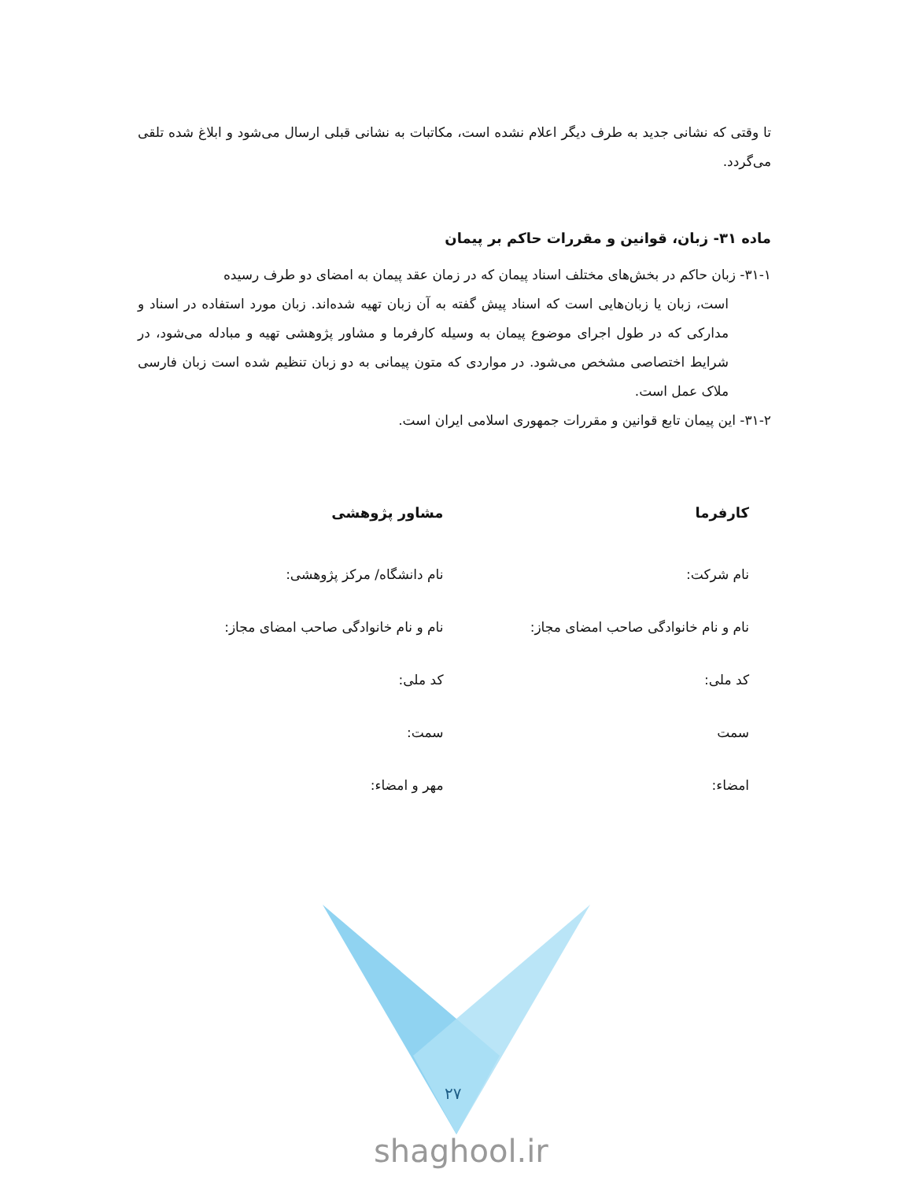تا وقتی که نشانی جدید به طرف دیگر اعلام نشده است، مکاتبات به نشانی قبلی ارسال می‌شود و ابلاغ شده تلقی می‌گردد.
ماده ۳۱- زبان، قوانین و مقررات حاکم بر پیمان
۳۱-۱- زبان حاکم در بخش‌های مختلف اسناد پیمان که در زمان عقد پیمان به امضای دو طرف رسیده
است، زبان یا زبان‌هایی است که اسناد پیش گفته به آن زبان تهیه شده‌اند. زبان مورد استفاده در اسناد و مدارکی که در طول اجرای موضوع پیمان به وسیله کارفرما و مشاور پژوهشی تهیه و مبادله می‌شود، در شرایط اختصاصی مشخص می‌شود. در مواردی که متون پیمانی به دو زبان تنظیم شده است زبان فارسی ملاک عمل است.
۳۱-۲- این پیمان تابع قوانین و مقررات جمهوری اسلامی ایران است.
کارفرما
نام شرکت:
نام و نام خانوادگی صاحب امضای مجاز:
کد ملی:
سمت
امضاء:
مشاور پژوهشی
نام دانشگاه/ مرکز پژوهشی:
نام و نام خانوادگی صاحب امضای مجاز:
کد ملی:
سمت:
مهر و امضاء:
۲۷
shaghool.ir